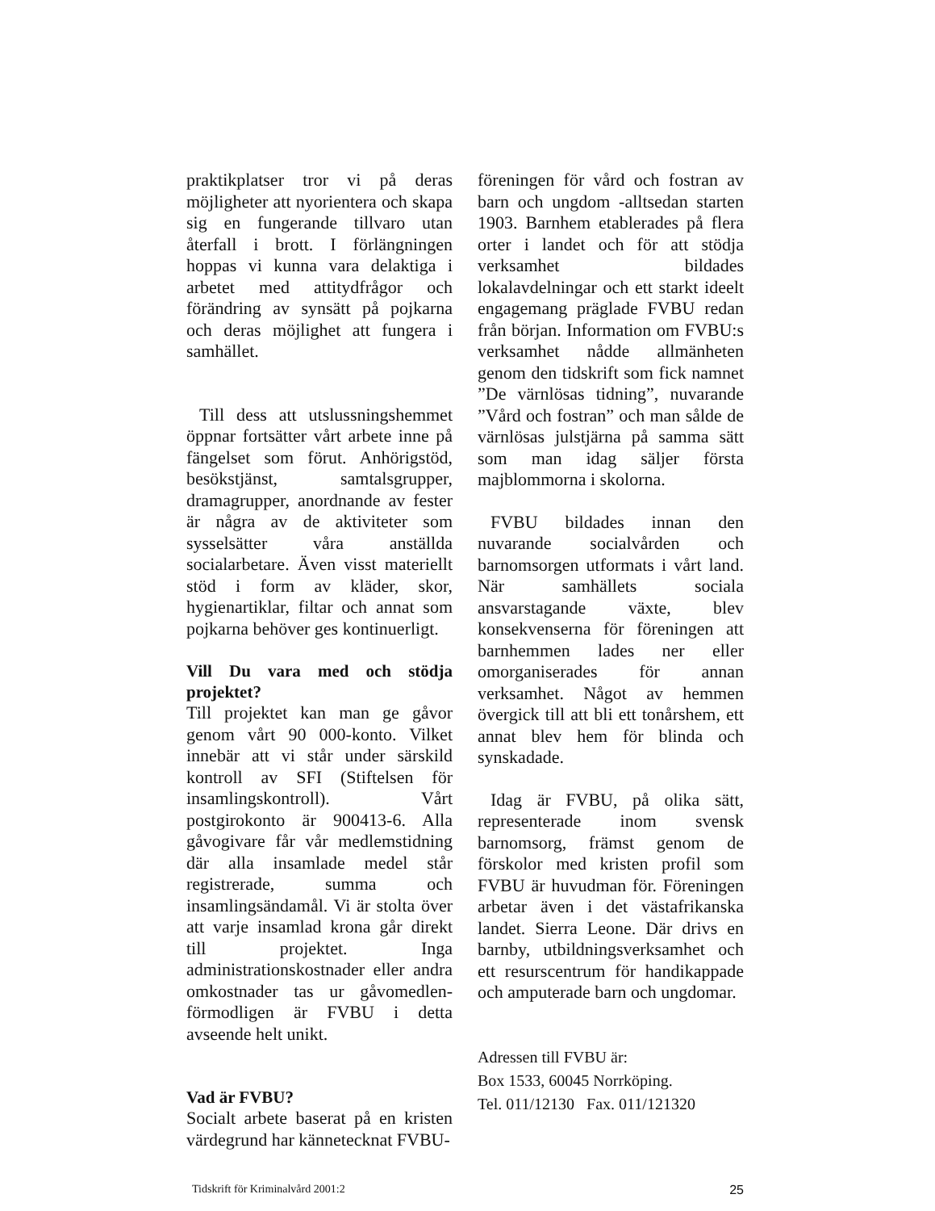praktikplatser tror vi på deras möjligheter att nyorientera och skapa sig en fungerande tillvaro utan återfall i brott. I förlängningen hoppas vi kunna vara delaktiga i arbetet med attitydfrågor och förändring av synsätt på pojkarna och deras möjlighet att fungera i samhället.
Till dess att utslussningshemmet öppnar fortsätter vårt arbete inne på fängelset som förut. Anhörigstöd, besökstjänst, samtalsgrupper, dramagrupper, anordnande av fester är några av de aktiviteter som sysselsätter våra anställda socialarbetare. Även visst materiellt stöd i form av kläder, skor, hygienartiklar, filtar och annat som pojkarna behöver ges kontinuerligt.
Vill Du vara med och stödja projektet?
Till projektet kan man ge gåvor genom vårt 90 000-konto. Vilket innebär att vi står under särskild kontroll av SFI (Stiftelsen för insamlingskontroll). Vårt postgirokonto är 900413-6. Alla gåvogivare får vår medlemstidning där alla insamlade medel står registrerade, summa och insamlingsändamål. Vi är stolta över att varje insamlad krona går direkt till projektet. Inga administrationskostnader eller andra omkostnader tas ur gåvomedlen- förmodligen är FVBU i detta avseende helt unikt.
Vad är FVBU?
Socialt arbete baserat på en kristen värdegrund har kännetecknat FVBU-
föreningen för vård och fostran av barn och ungdom -alltsedan starten 1903. Barnhem etablerades på flera orter i landet och för att stödja verksamhet bildades lokalavdelningar och ett starkt ideelt engagemang präglade FVBU redan från början. Information om FVBU:s verksamhet nådde allmänheten genom den tidskrift som fick namnet ”De värnlösas tidning”, nuvarande ”Vård och fostran” och man sålde de värnlösas julstjärna på samma sätt som man idag säljer första majblommorna i skolorna.
FVBU bildades innan den nuvarande socialvården och barnomsorgen utformats i vårt land. När samhällets sociala ansvarstagande växte, blev konsekvenserna för föreningen att barnhemmen lades ner eller omorganiserades för annan verksamhet. Något av hemmen övergick till att bli ett tonårshem, ett annat blev hem för blinda och synskadade.
Idag är FVBU, på olika sätt, representerade inom svensk barnomsorg, främst genom de förskolor med kristen profil som FVBU är huvudman för. Föreningen arbetar även i det västafrikanska landet. Sierra Leone. Där drivs en barnby, utbildningsverksamhet och ett resurscentrum för handikappade och amputerade barn och ungdomar.
Adressen till FVBU är:
Box 1533, 60045 Norrköping.
Tel. 011/12130 Fax. 011/121320
Tidskrift för Kriminalvård 2001:2 25